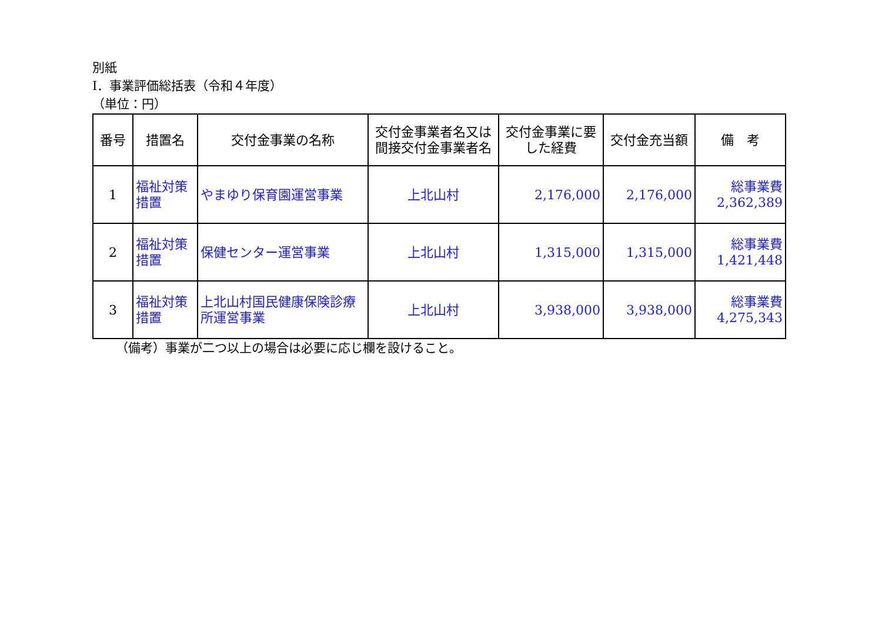別紙
Ⅰ．事業評価総括表（令和４年度）
（単位：円）
| 番号 | 措置名 | 交付金事業の名称 | 交付金事業者名又は間接交付金事業者名 | 交付金事業に要した経費 | 交付金充当額 | 備 考 |
| --- | --- | --- | --- | --- | --- | --- |
| 1 | 福祉対策措置 | やまゆり保育園運営事業 | 上北山村 | 2,176,000 | 2,176,000 | 総事業費 2,362,389 |
| 2 | 福祉対策措置 | 保健センター運営事業 | 上北山村 | 1,315,000 | 1,315,000 | 総事業費 1,421,448 |
| 3 | 福祉対策措置 | 上北山村国民健康保険診療所運営事業 | 上北山村 | 3,938,000 | 3,938,000 | 総事業費 4,275,343 |
（備考）事業が二つ以上の場合は必要に応じ欄を設けること。